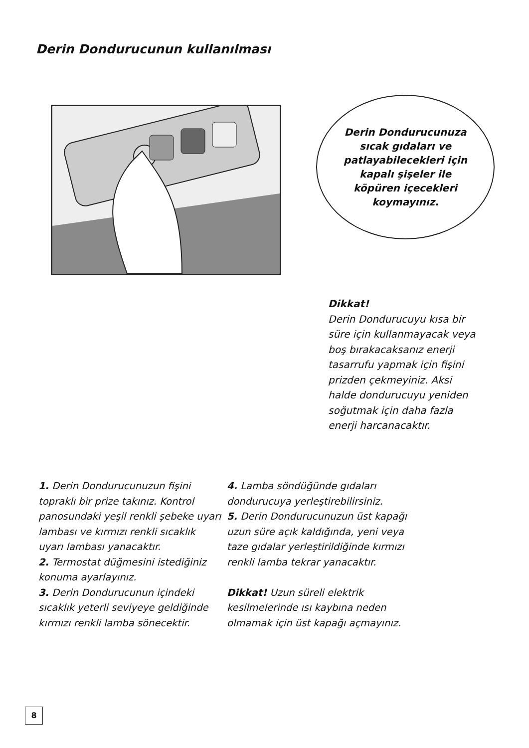Derin Dondurucunun kullanılması
Derin Dondurucunuza
sıcak gıdaları ve
patlayabilecekleri için
kapalı şişeler ile
köpüren içecekleri
koymayınız.
Dikkat!
Derin Dondurucuyu kısa bir süre için kullanmayacak veya boş bırakacaksanız enerji tasarrufu yapmak için fişini prizden çekmeyiniz. Aksi halde dondurucuyu yeniden soğutmak için daha fazla enerji harcanacaktır.
1. Derin Dondurucunuzun fişini topraklı bir prize takınız. Kontrol panosundaki yeşil renkli şebeke uyarı lambası ve kırmızı renkli sıcaklık uyarı lambası yanacaktır.
2. Termostat düğmesini istediğiniz konuma ayarlayınız.
3. Derin Dondurucunun içindeki sıcaklık yeterli seviyeye geldiğinde kırmızı renkli lamba sönecektir.
4. Lamba söndüğünde gıdaları dondurucuya yerleştirebilirsiniz.
5. Derin Dondurucunuzun üst kapağı uzun süre açık kaldığında, yeni veya taze gıdalar yerleştirildiğinde kırmızı renkli lamba tekrar yanacaktır.
Dikkat! Uzun süreli elektrik kesilmelerinde ısı kaybına neden olmamak için üst kapağı açmayınız.
8